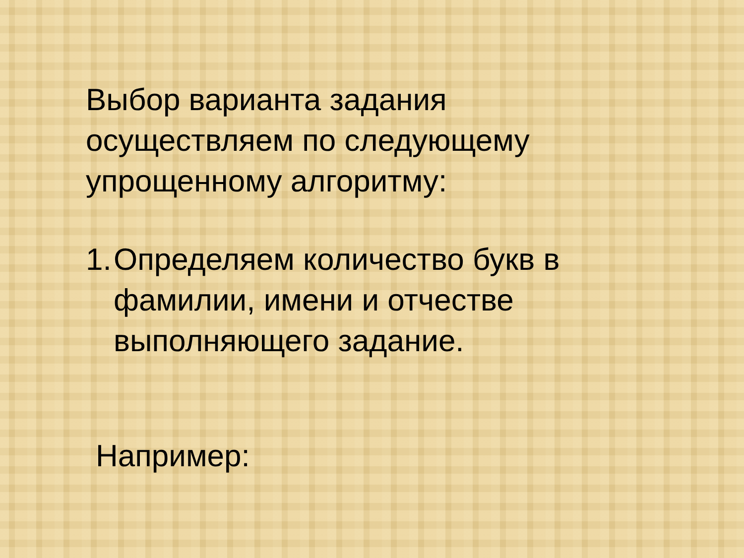Выбор варианта задания
осуществляем по следующему
упрощенному алгоритму:
1. Определяем количество букв в
фамилии, имени и отчестве
выполняющего задание.
Например: